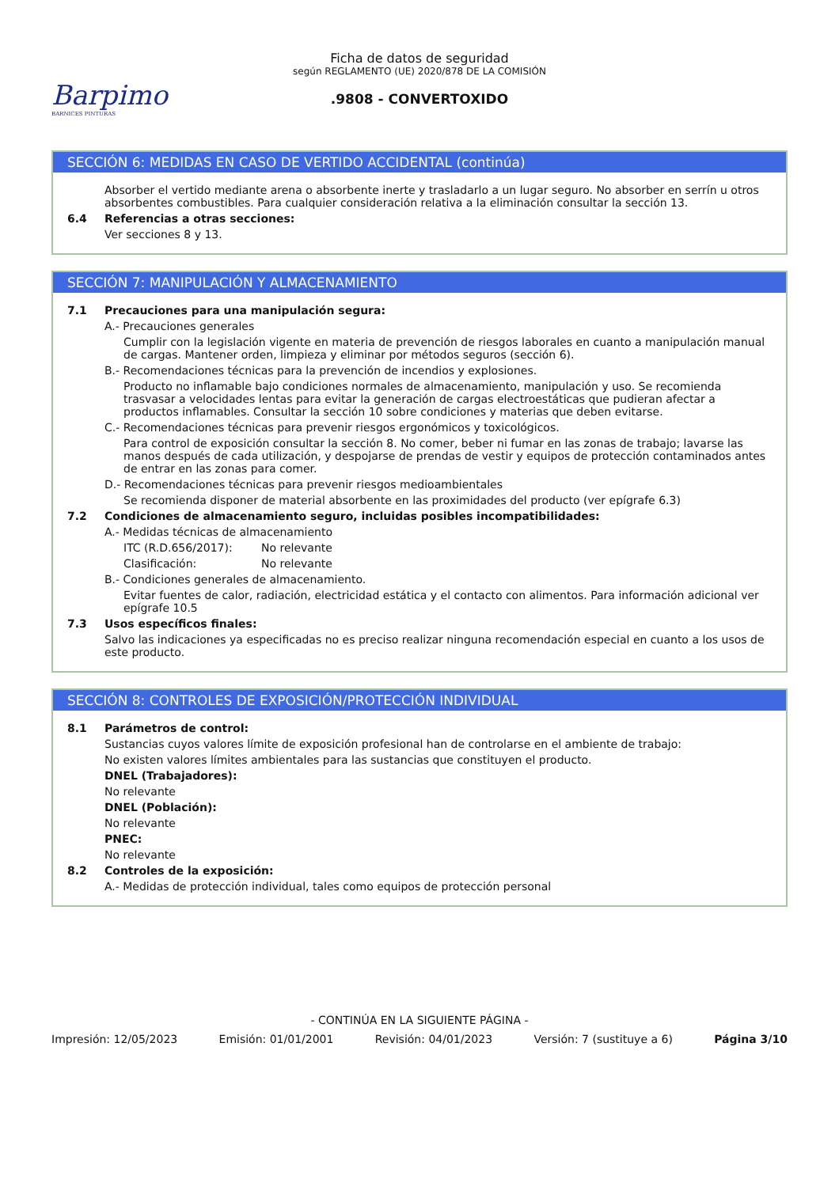Barpimo
BARNICES PINTURAS
Ficha de datos de seguridad
según REGLAMENTO (UE) 2020/878 DE LA COMISIÓN
.9808 - CONVERTOXIDO
SECCIÓN 6: MEDIDAS EN CASO DE VERTIDO ACCIDENTAL (continúa)
Absorber el vertido mediante arena o absorbente inerte y trasladarlo a un lugar seguro. No absorber en serrín u otros absorbentes combustibles. Para cualquier consideración relativa a la eliminación consultar la sección 13.
6.4 Referencias a otras secciones:
Ver secciones 8 y 13.
SECCIÓN 7: MANIPULACIÓN Y ALMACENAMIENTO
7.1 Precauciones para una manipulación segura:
A.- Precauciones generales
Cumplir con la legislación vigente en materia de prevención de riesgos laborales en cuanto a manipulación manual de cargas. Mantener orden, limpieza y eliminar por métodos seguros (sección 6).
B.- Recomendaciones técnicas para la prevención de incendios y explosiones.
Producto no inflamable bajo condiciones normales de almacenamiento, manipulación y uso. Se recomienda trasvasar a velocidades lentas para evitar la generación de cargas electroestáticas que pudieran afectar a productos inflamables. Consultar la sección 10 sobre condiciones y materias que deben evitarse.
C.- Recomendaciones técnicas para prevenir riesgos ergonómicos y toxicológicos.
Para control de exposición consultar la sección 8. No comer, beber ni fumar en las zonas de trabajo; lavarse las manos después de cada utilización, y despojarse de prendas de vestir y equipos de protección contaminados antes de entrar en las zonas para comer.
D.- Recomendaciones técnicas para prevenir riesgos medioambientales
Se recomienda disponer de material absorbente en las proximidades del producto (ver epígrafe 6.3)
7.2 Condiciones de almacenamiento seguro, incluidas posibles incompatibilidades:
A.- Medidas técnicas de almacenamiento
ITC (R.D.656/2017): No relevante
Clasificación: No relevante
B.- Condiciones generales de almacenamiento.
Evitar fuentes de calor, radiación, electricidad estática y el contacto con alimentos. Para información adicional ver epígrafe 10.5
7.3 Usos específicos finales:
Salvo las indicaciones ya especificadas no es preciso realizar ninguna recomendación especial en cuanto a los usos de este producto.
SECCIÓN 8: CONTROLES DE EXPOSICIÓN/PROTECCIÓN INDIVIDUAL
8.1 Parámetros de control:
Sustancias cuyos valores límite de exposición profesional han de controlarse en el ambiente de trabajo:
No existen valores límites ambientales para las sustancias que constituyen el producto.
DNEL (Trabajadores):
No relevante
DNEL (Población):
No relevante
PNEC:
No relevante
8.2 Controles de la exposición:
A.- Medidas de protección individual, tales como equipos de protección personal
- CONTINÚA EN LA SIGUIENTE PÁGINA -
Impresión: 12/05/2023 Emisión: 01/01/2001 Revisión: 04/01/2023 Versión: 7 (sustituye a 6) Página 3/10